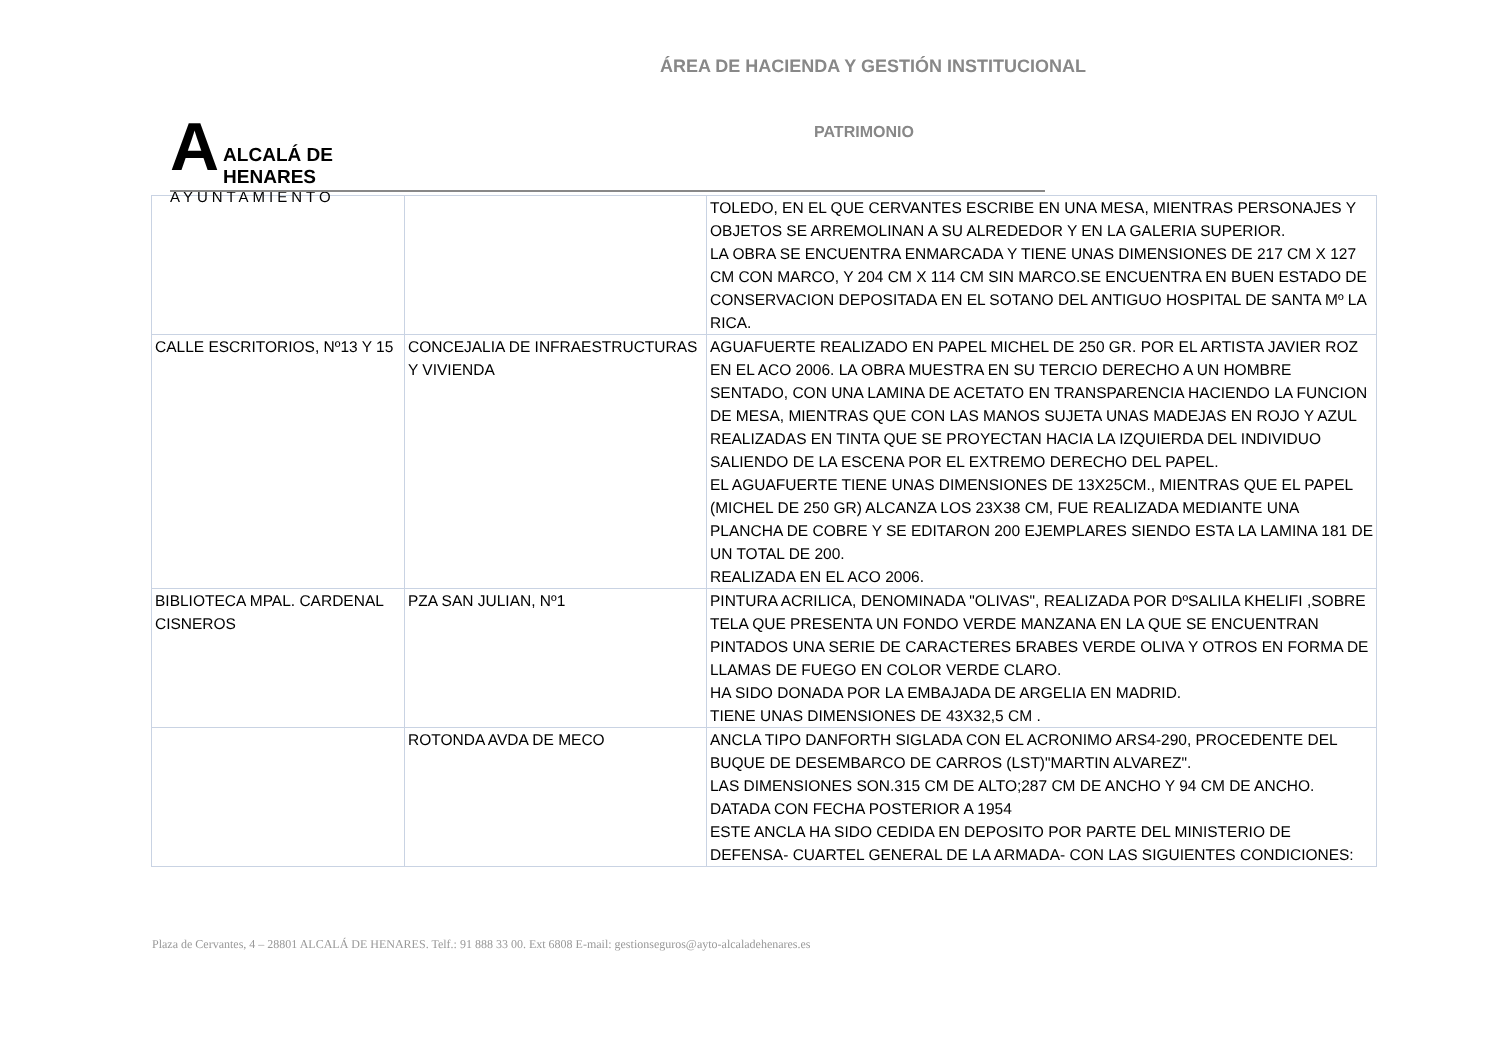ÁREA DE HACIENDA Y GESTIÓN INSTITUCIONAL
A
ALCALÁ DE HENARES
AYUNTAMIENTO
PATRIMONIO
| | | TOLEDO, EN EL QUE CERVANTES ESCRIBE EN UNA MESA, MIENTRAS PERSONAJES Y OBJETOS SE ARREMOLINAN A SU ALREDEDOR Y EN LA GALERIA SUPERIOR. LA OBRA SE ENCUENTRA ENMARCADA Y TIENE UNAS DIMENSIONES DE 217 CM X 127 CM CON MARCO, Y 204 CM X 114 CM SIN MARCO.SE ENCUENTRA EN BUEN ESTADO DE CONSERVACION DEPOSITADA EN EL SOTANO DEL ANTIGUO HOSPITAL DE SANTA Mº LA RICA. |
| CALLE ESCRITORIOS, Nº13 Y 15 | CONCEJALIA DE INFRAESTRUCTURAS Y VIVIENDA | AGUAFUERTE REALIZADO EN PAPEL MICHEL DE 250 GR. POR EL ARTISTA JAVIER ROZ EN EL ACO 2006. LA OBRA MUESTRA EN SU TERCIO DERECHO A UN HOMBRE SENTADO, CON UNA LAMINA DE ACETATO EN TRANSPARENCIA HACIENDO LA FUNCION DE MESA, MIENTRAS QUE CON LAS MANOS SUJETA UNAS MADEJAS EN ROJO Y AZUL REALIZADAS EN TINTA QUE SE PROYECTAN HACIA LA IZQUIERDA DEL INDIVIDUO SALIENDO DE LA ESCENA POR EL EXTREMO DERECHO DEL PAPEL. EL AGUAFUERTE TIENE UNAS DIMENSIONES DE 13X25CM., MIENTRAS QUE EL PAPEL (MICHEL DE 250 GR) ALCANZA LOS 23X38 CM, FUE REALIZADA MEDIANTE UNA PLANCHA DE COBRE Y SE EDITARON 200 EJEMPLARES SIENDO ESTA LA LAMINA 181 DE UN TOTAL DE 200. REALIZADA EN EL ACO 2006. |
| BIBLIOTECA MPAL. CARDENAL CISNEROS | PZA SAN JULIAN, Nº1 | PINTURA ACRILICA, DENOMINADA "OLIVAS", REALIZADA POR DºSALILA KHELIFI ,SOBRE TELA QUE PRESENTA UN FONDO VERDE MANZANA EN LA QUE SE ENCUENTRAN PINTADOS UNA SERIE DE CARACTERES БRABES VERDE OLIVA Y OTROS EN FORMA DE LLAMAS DE FUEGO EN COLOR VERDE CLARO. HA SIDO DONADA POR LA EMBAJADA DE ARGELIA EN MADRID. TIENE UNAS DIMENSIONES DE 43X32,5 CM . |
| | ROTONDA AVDA DE MECO | ANCLA TIPO DANFORTH SIGLADA CON EL ACRONIMO ARS4-290, PROCEDENTE DEL BUQUE DE DESEMBARCO DE CARROS (LST)"MARTIN ALVAREZ". LAS DIMENSIONES SON.315 CM DE ALTO;287 CM DE ANCHO Y 94 CM DE ANCHO. DATADA CON FECHA POSTERIOR A 1954 ESTE ANCLA HA SIDO CEDIDA EN DEPOSITO POR PARTE DEL MINISTERIO DE DEFENSA- CUARTEL GENERAL DE LA ARMADA- CON LAS SIGUIENTES CONDICIONES: |
Plaza de Cervantes, 4 – 28801 ALCALÁ DE HENARES. Telf.: 91 888 33 00. Ext 6808 E-mail: gestionseguros@ayto-alcaladehenares.es